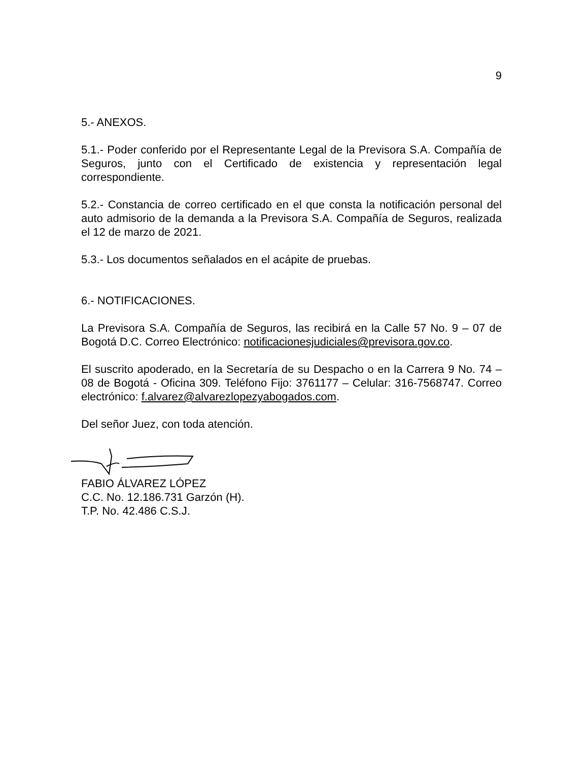9
5.- ANEXOS.
5.1.- Poder conferido por el Representante Legal de la Previsora S.A. Compañía de Seguros, junto con el Certificado de existencia y representación legal correspondiente.
5.2.- Constancia de correo certificado en el que consta la notificación personal del auto admisorio de la demanda a la Previsora S.A. Compañía de Seguros, realizada el 12 de marzo de 2021.
5.3.- Los documentos señalados en el acápite de pruebas.
6.- NOTIFICACIONES.
La Previsora S.A. Compañía de Seguros, las recibirá en la Calle 57 No. 9 – 07 de Bogotá D.C. Correo Electrónico: notificacionesjudiciales@previsora.gov.co.
El suscrito apoderado, en la Secretaría de su Despacho o en la Carrera 9 No. 74 – 08 de Bogotá - Oficina 309. Teléfono Fijo: 3761177 – Celular: 316-7568747. Correo electrónico: f.alvarez@alvarezlopezyabogados.com.
Del señor Juez, con toda atención.
FABIO ÁLVAREZ LÓPEZ
C.C. No. 12.186.731 Garzón (H).
T.P. No. 42.486 C.S.J.